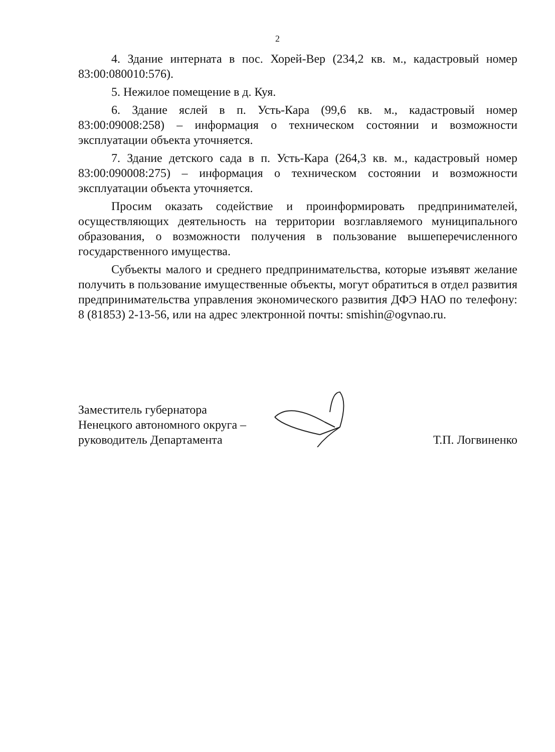2
4. Здание интерната в пос. Хорей-Вер (234,2 кв. м., кадастровый номер 83:00:080010:576).
5. Нежилое помещение в д. Куя.
6. Здание яслей в п. Усть-Кара (99,6 кв. м., кадастровый номер 83:00:09008:258) – информация о техническом состоянии и возможности эксплуатации объекта уточняется.
7. Здание детского сада в п. Усть-Кара (264,3 кв. м., кадастровый номер 83:00:090008:275) – информация о техническом состоянии и возможности эксплуатации объекта уточняется.
Просим оказать содействие и проинформировать предпринимателей, осуществляющих деятельность на территории возглавляемого муниципального образования, о возможности получения в пользование вышеперечисленного государственного имущества.
Субъекты малого и среднего предпринимательства, которые изъявят желание получить в пользование имущественные объекты, могут обратиться в отдел развития предпринимательства управления экономического развития ДФЭ НАО по телефону: 8 (81853) 2-13-56, или на адрес электронной почты: smishin@ogvnao.ru.
Заместитель губернатора
Ненецкого автономного округа –
руководитель Департамента
Т.П. Логвиненко